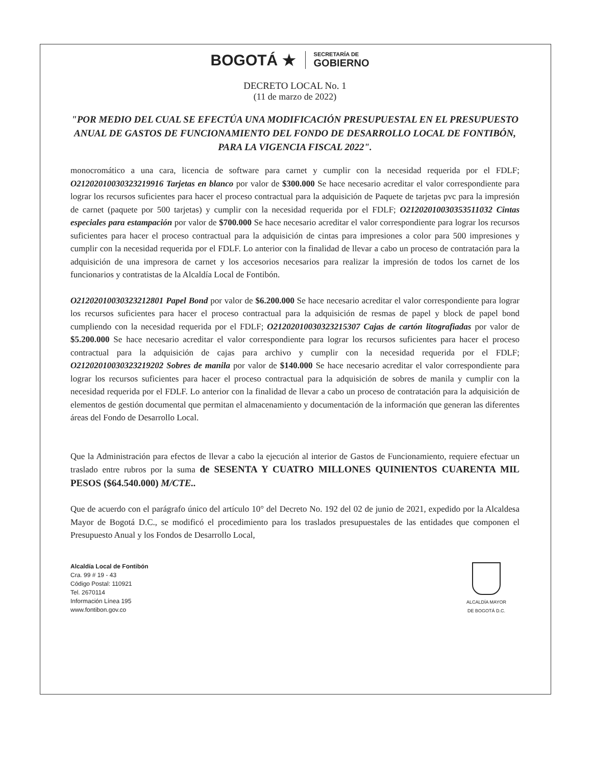BOGOTÁ ★
SECRETARÍA DE
GOBIERNO
DECRETO LOCAL No. 1
(11 de marzo de 2022)
"POR MEDIO DEL CUAL SE EFECTÚA UNA MODIFICACIÓN PRESUPUESTAL EN EL PRESUPUESTO ANUAL DE GASTOS DE FUNCIONAMIENTO DEL FONDO DE DESARROLLO LOCAL DE FONTIBÓN, PARA LA VIGENCIA FISCAL 2022".
monocromático a una cara, licencia de software para carnet y cumplir con la necesidad requerida por el FDLF; O21202010030323219916 Tarjetas en blanco por valor de $300.000 Se hace necesario acreditar el valor correspondiente para lograr los recursos suficientes para hacer el proceso contractual para la adquisición de Paquete de tarjetas pvc para la impresión de carnet (paquete por 500 tarjetas) y cumplir con la necesidad requerida por el FDLF; O21202010030353511032 Cintas especiales para estampación por valor de $700.000 Se hace necesario acreditar el valor correspondiente para lograr los recursos suficientes para hacer el proceso contractual para la adquisición de cintas para impresiones a color para 500 impresiones y cumplir con la necesidad requerida por el FDLF. Lo anterior con la finalidad de llevar a cabo un proceso de contratación para la adquisición de una impresora de carnet y los accesorios necesarios para realizar la impresión de todos los carnet de los funcionarios y contratistas de la Alcaldía Local de Fontibón.
O21202010030323212801 Papel Bond por valor de $6.200.000 Se hace necesario acreditar el valor correspondiente para lograr los recursos suficientes para hacer el proceso contractual para la adquisición de resmas de papel y block de papel bond cumpliendo con la necesidad requerida por el FDLF; O21202010030323215307 Cajas de cartón litografiadas por valor de $5.200.000 Se hace necesario acreditar el valor correspondiente para lograr los recursos suficientes para hacer el proceso contractual para la adquisición de cajas para archivo y cumplir con la necesidad requerida por el FDLF; O21202010030323219202 Sobres de manila por valor de $140.000 Se hace necesario acreditar el valor correspondiente para lograr los recursos suficientes para hacer el proceso contractual para la adquisición de sobres de manila y cumplir con la necesidad requerida por el FDLF. Lo anterior con la finalidad de llevar a cabo un proceso de contratación para la adquisición de elementos de gestión documental que permitan el almacenamiento y documentación de la información que generan las diferentes áreas del Fondo de Desarrollo Local.
Que la Administración para efectos de llevar a cabo la ejecución al interior de Gastos de Funcionamiento, requiere efectuar un traslado entre rubros por la suma de SESENTA Y CUATRO MILLONES QUINIENTOS CUARENTA MIL PESOS ($64.540.000) M/CTE..
Que de acuerdo con el parágrafo único del artículo 10° del Decreto No. 192 del 02 de junio de 2021, expedido por la Alcaldesa Mayor de Bogotá D.C., se modificó el procedimiento para los traslados presupuestales de las entidades que componen el Presupuesto Anual y los Fondos de Desarrollo Local,
Alcaldía Local de Fontibón
Cra. 99 # 19 - 43
Código Postal: 110921
Tel. 2670114
Información Línea 195
www.fontibon.gov.co
ALCALDÍA MAYOR
DE BOGOTÁ D.C.